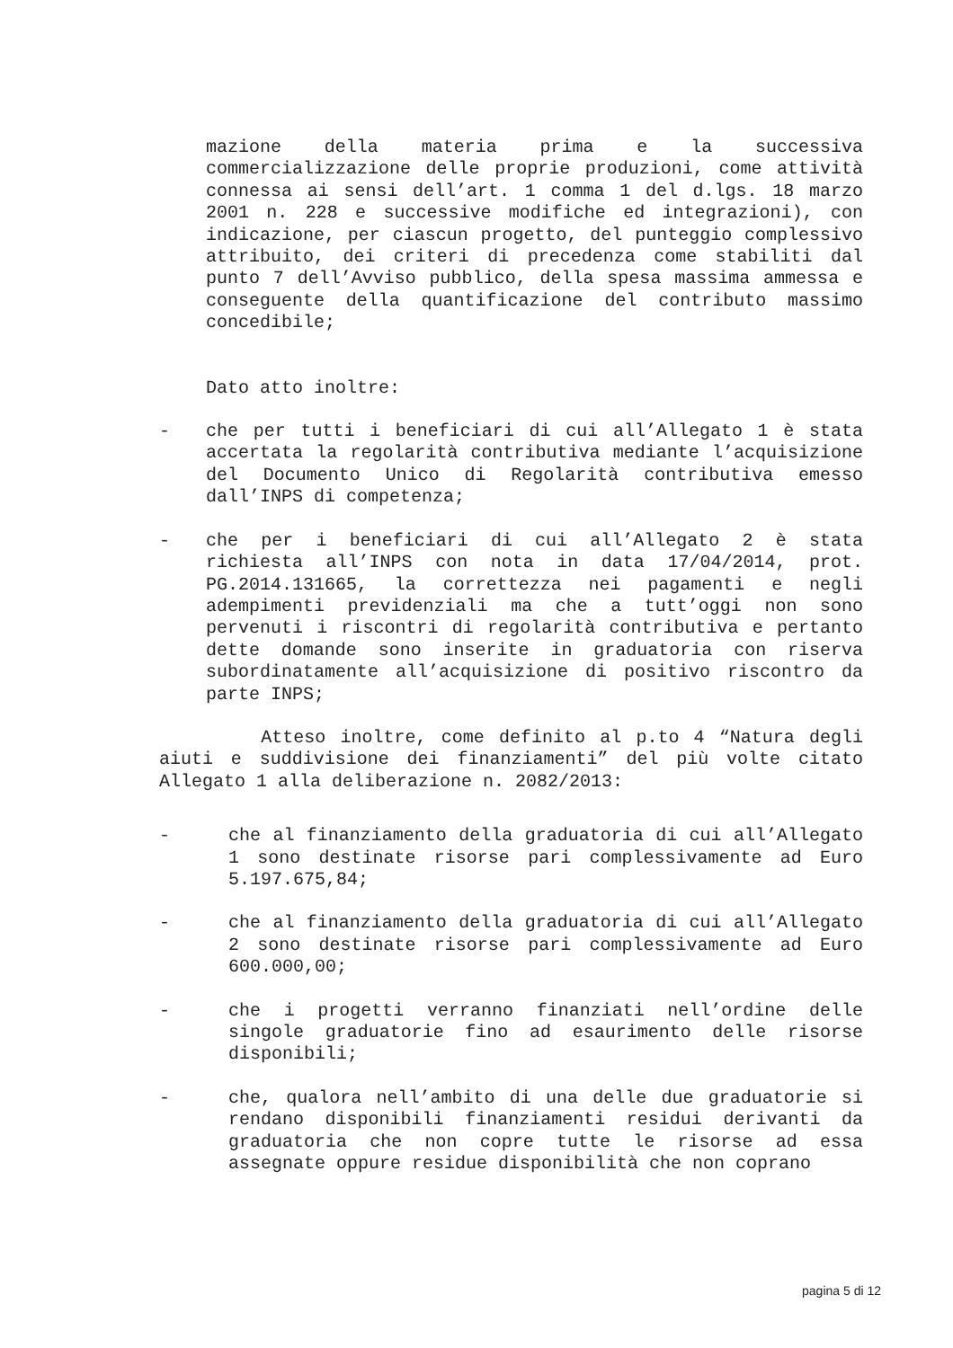mazione della materia prima e la successiva commercializzazione delle proprie produzioni, come attività connessa ai sensi dell’art. 1 comma 1 del d.lgs. 18 marzo 2001 n. 228 e successive modifiche ed integrazioni), con indicazione, per ciascun progetto, del punteggio complessivo attribuito, dei criteri di precedenza come stabiliti dal punto 7 dell’Avviso pubblico, della spesa massima ammessa e conseguente della quantificazione del contributo massimo concedibile;
Dato atto inoltre:
- che per tutti i beneficiari di cui all’Allegato 1 è stata accertata la regolarità contributiva mediante l’acquisizione del Documento Unico di Regolarità contributiva emesso dall’INPS di competenza;
- che per i beneficiari di cui all’Allegato 2 è stata richiesta all’INPS con nota in data 17/04/2014, prot. PG.2014.131665, la correttezza nei pagamenti e negli adempimenti previdenziali ma che a tutt’oggi non sono pervenuti i riscontri di regolarità contributiva e pertanto dette domande sono inserite in graduatoria con riserva subordinatamente all’acquisizione di positivo riscontro da parte INPS;
Atteso inoltre, come definito al p.to 4 “Natura degli aiuti e suddivisione dei finanziamenti” del più volte citato Allegato 1 alla deliberazione n. 2082/2013:
- che al finanziamento della graduatoria di cui all’Allegato 1 sono destinate risorse pari complessivamente ad Euro 5.197.675,84;
- che al finanziamento della graduatoria di cui all’Allegato 2 sono destinate risorse pari complessivamente ad Euro 600.000,00;
- che i progetti verranno finanziati nell’ordine delle singole graduatorie fino ad esaurimento delle risorse disponibili;
- che, qualora nell’ambito di una delle due graduatorie si rendano disponibili finanziamenti residui derivanti da graduatoria che non copre tutte le risorse ad essa assegnate oppure residue disponibilità che non coprano
pagina 5 di 12